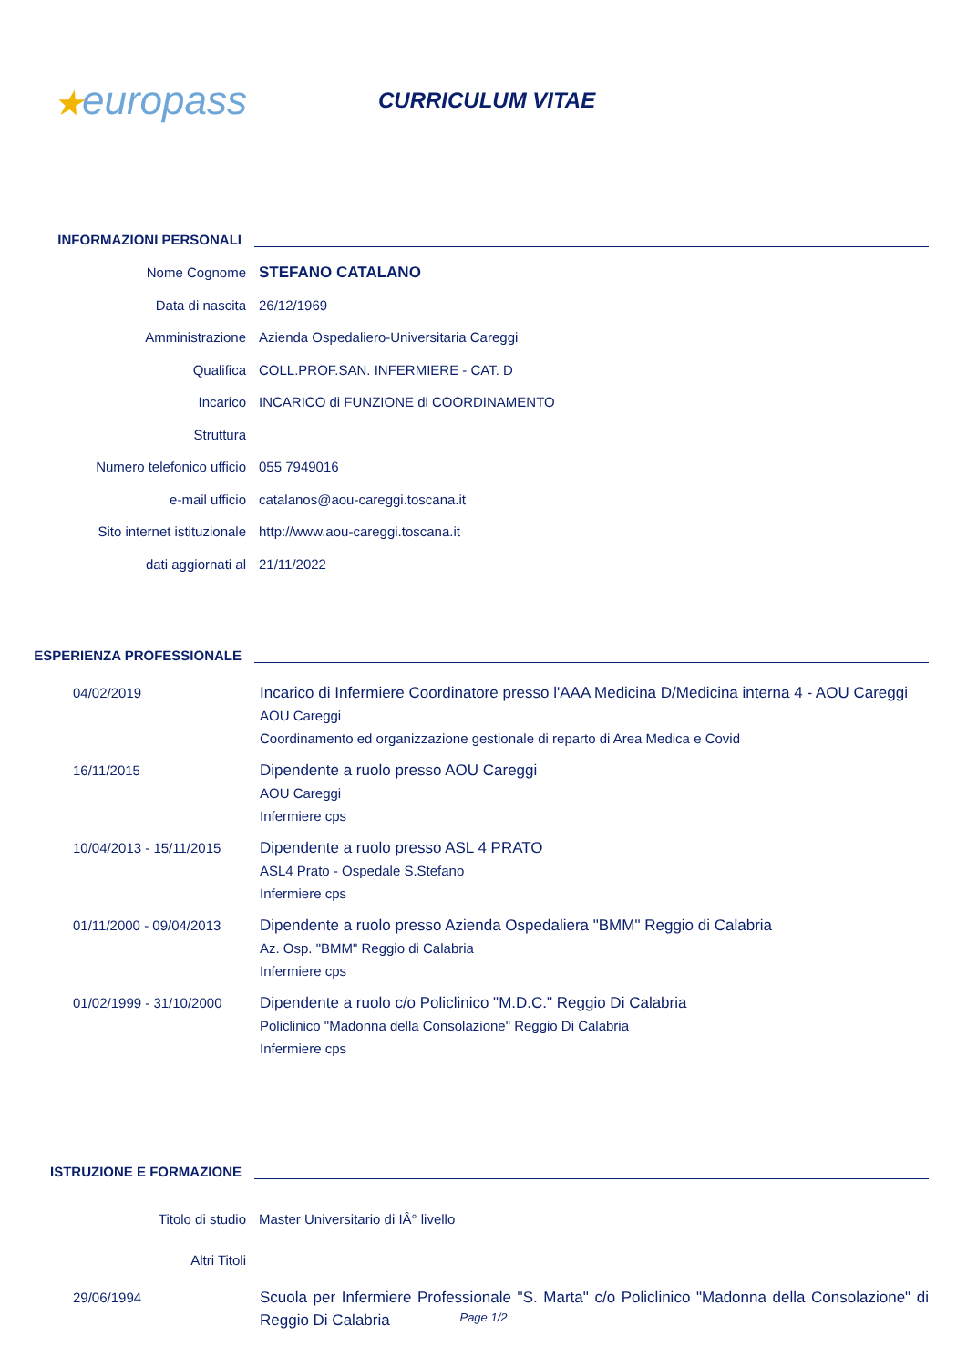★europass
CURRICULUM VITAE
INFORMAZIONI PERSONALI
Nome Cognome STEFANO CATALANO
Data di nascita 26/12/1969
Amministrazione
Azienda Ospedaliero-Universitaria Careggi
Qualifica
COLL.PROF.SAN. INFERMIERE - CAT. D
Incarico
INCARICO di FUNZIONE di COORDINAMENTO
Struttura
Numero telefonico ufficio 055 7949016
e-mail ufficio
catalanos@aou-careggi.toscana.it
Sito internet istituzionale
http://www.aou-careggi.toscana.it
dati aggiornati al 21/11/2022
ESPERIENZA PROFESSIONALE
04/02/2019
Incarico di Infermiere Coordinatore presso l'AAA Medicina D/Medicina interna 4 - AOU Careggi
AOU Careggi
Coordinamento ed organizzazione gestionale di reparto di Area Medica e Covid
16/11/2015
Dipendente a ruolo presso AOU Careggi
AOU Careggi
Infermiere cps
10/04/2013 - 15/11/2015
Dipendente a ruolo presso ASL 4 PRATO
ASL4 Prato - Ospedale S.Stefano
Infermiere cps
01/11/2000 - 09/04/2013
Dipendente a ruolo presso Azienda Ospedaliera "BMM" Reggio di Calabria
Az. Osp. "BMM" Reggio di Calabria
Infermiere cps
01/02/1999 - 31/10/2000
Dipendente a ruolo c/o Policlinico "M.D.C." Reggio Di Calabria
Policlinico "Madonna della Consolazione" Reggio Di Calabria
Infermiere cps
ISTRUZIONE E FORMAZIONE
Titolo di studio Master Universitario di IÂ° livello
Altri Titoli
29/06/1994
Scuola per Infermiere Professionale "S. Marta" c/o Policlinico "Madonna della Consolazione" di Reggio Di Calabria
Page 1/2